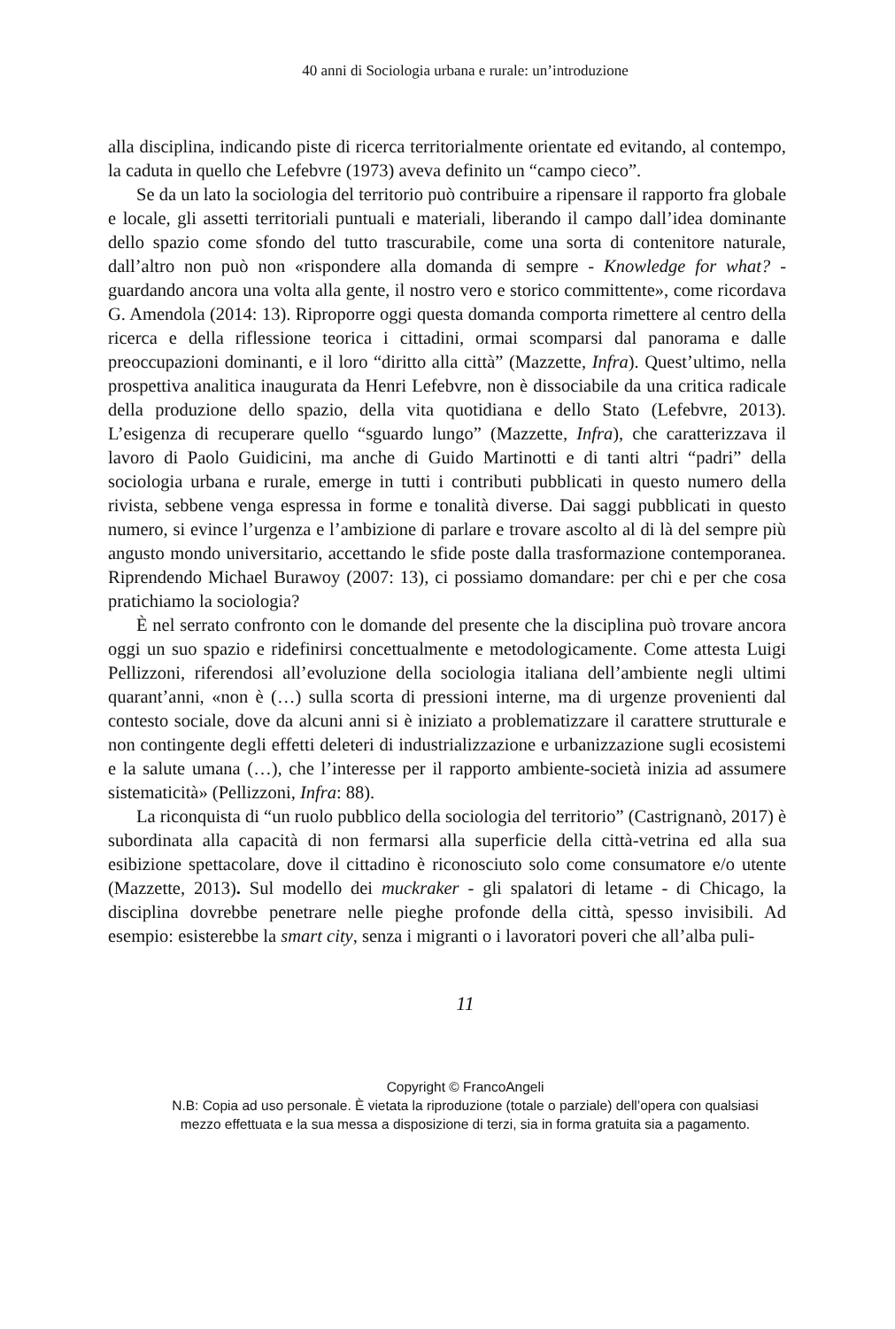40 anni di Sociologia urbana e rurale: un’introduzione
alla disciplina, indicando piste di ricerca territorialmente orientate ed evitando, al contempo, la caduta in quello che Lefebvre (1973) aveva definito un “campo cieco”.
Se da un lato la sociologia del territorio può contribuire a ripensare il rapporto fra globale e locale, gli assetti territoriali puntuali e materiali, liberando il campo dall’idea dominante dello spazio come sfondo del tutto trascurabile, come una sorta di contenitore naturale, dall’altro non può non «rispondere alla domanda di sempre - Knowledge for what? - guardando ancora una volta alla gente, il nostro vero e storico committente», come ricordava G. Amendola (2014: 13). Riproporre oggi questa domanda comporta rimettere al centro della ricerca e della riflessione teorica i cittadini, ormai scomparsi dal panorama e dalle preoccupazioni dominanti, e il loro “diritto alla città” (Mazzette, Infra). Quest’ultimo, nella prospettiva analitica inaugurata da Henri Lefebvre, non è dissociabile da una critica radicale della produzione dello spazio, della vita quotidiana e dello Stato (Lefebvre, 2013). L’esigenza di recuperare quello “sguardo lungo” (Mazzette, Infra), che caratterizzava il lavoro di Paolo Guidicini, ma anche di Guido Martinotti e di tanti altri “padri” della sociologia urbana e rurale, emerge in tutti i contributi pubblicati in questo numero della rivista, sebbene venga espressa in forme e tonalità diverse. Dai saggi pubblicati in questo numero, si evince l’urgenza e l’ambizione di parlare e trovare ascolto al di là del sempre più angusto mondo universitario, accettando le sfide poste dalla trasformazione contemporanea. Riprendendo Michael Burawoy (2007: 13), ci possiamo domandare: per chi e per che cosa pratichiamo la sociologia?
È nel serrato confronto con le domande del presente che la disciplina può trovare ancora oggi un suo spazio e ridefinirsi concettualmente e metodologicamente. Come attesta Luigi Pellizzoni, riferendosi all’evoluzione della sociologia italiana dell’ambiente negli ultimi quarant’anni, «non è (…) sulla scorta di pressioni interne, ma di urgenze provenienti dal contesto sociale, dove da alcuni anni si è iniziato a problematizzare il carattere strutturale e non contingente degli effetti deleteri di industrializzazione e urbanizzazione sugli ecosistemi e la salute umana (…), che l’interesse per il rapporto ambiente-società inizia ad assumere sistematicità» (Pellizzoni, Infra: 88).
La riconquista di “un ruolo pubblico della sociologia del territorio” (Castrignanò, 2017) è subordinata alla capacità di non fermarsi alla superficie della città-vetrina ed alla sua esibizione spettacolare, dove il cittadino è riconosciuto solo come consumatore e/o utente (Mazzette, 2013). Sul modello dei muckraker - gli spalatori di letame - di Chicago, la disciplina dovrebbe penetrare nelle pieghe profonde della città, spesso invisibili. Ad esempio: esisterebbe la smart city, senza i migranti o i lavoratori poveri che all’alba puli-
11
Copyright © FrancoAngeli
N.B: Copia ad uso personale. È vietata la riproduzione (totale o parziale) dell’opera con qualsiasi
mezzo effettuata e la sua messa a disposizione di terzi, sia in forma gratuita sia a pagamento.